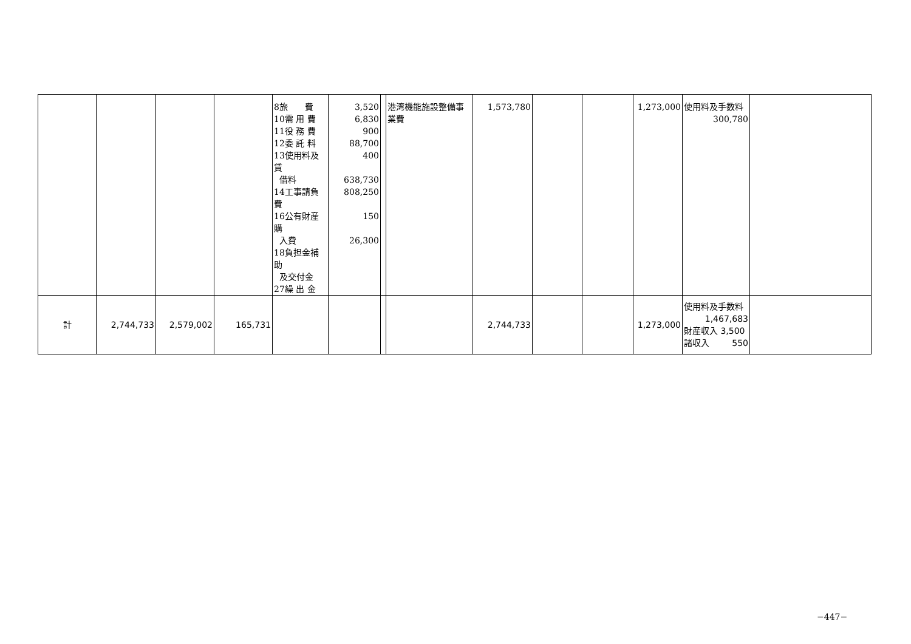| | | | | 8旅 費 10需 用 費 11役 務 費 12委 託 料 13使用料及賃 借料 14工事請負費 16公有財産購 入費 18負担金補助 及交付金 27繰 出 金 | 3,520 6,830 900 88,700 400 638,730 808,250 150 26,300 | | 港湾機能施設整備事業費 | 1,573,780 | | | 1,273,000 | 使用料及手数料 300,780 | |
| 計 | 2,744,733 | 2,579,002 | 165,731 | | | | | 2,744,733 | | | 1,273,000 | 使用料及手数料 1,467,683 財産収入 3,500 諸収入 550 | |
−447−